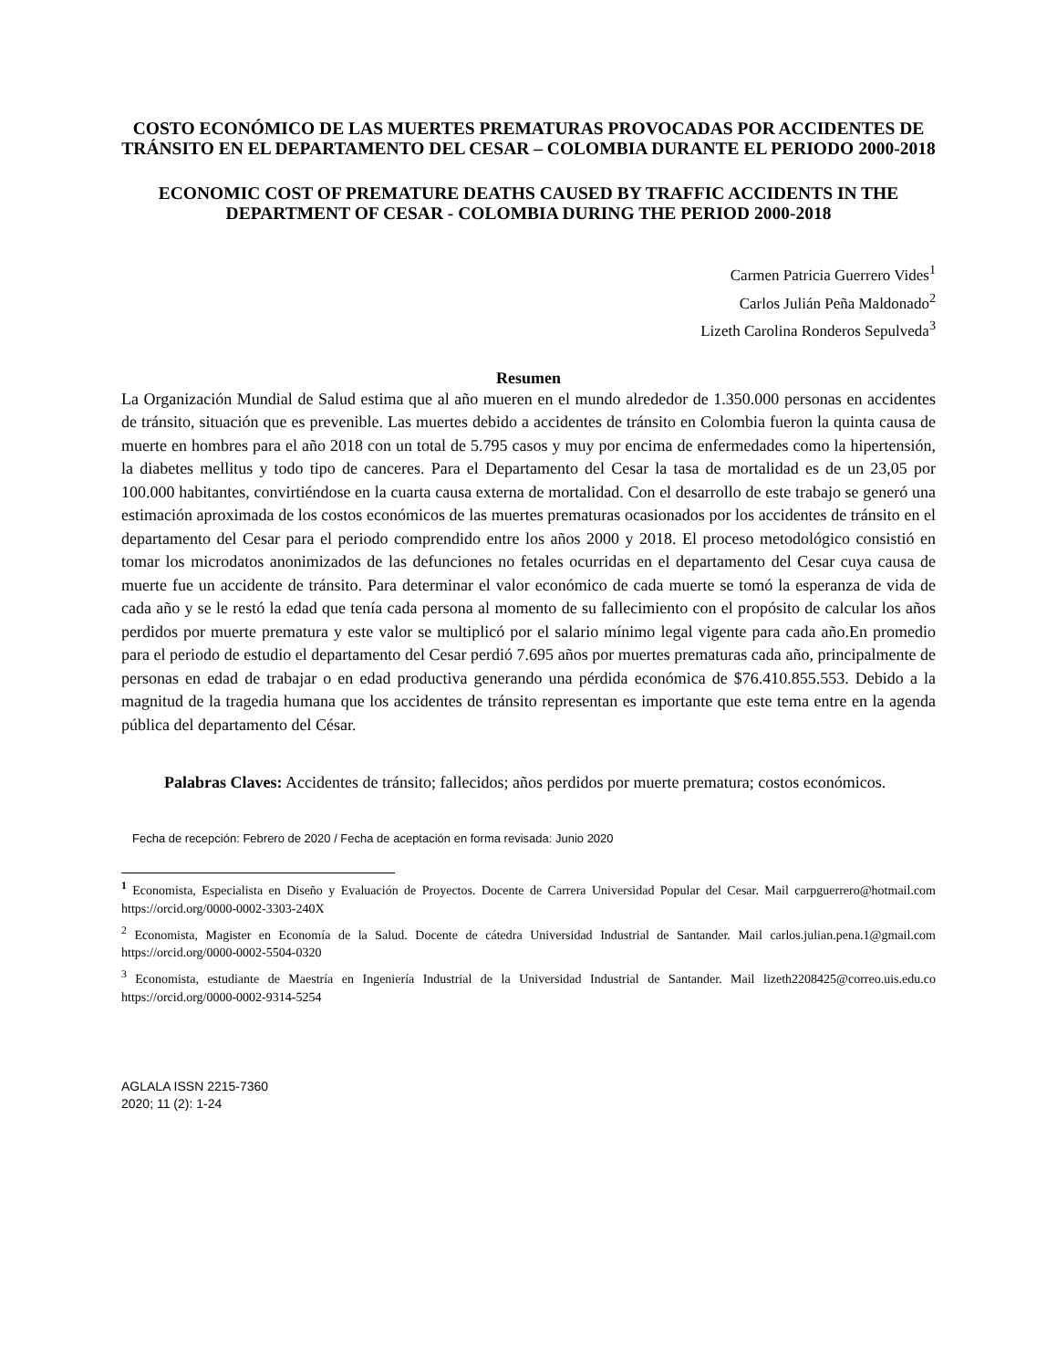COSTO ECONÓMICO DE LAS MUERTES PREMATURAS PROVOCADAS POR ACCIDENTES DE TRÁNSITO EN EL DEPARTAMENTO DEL CESAR – COLOMBIA DURANTE EL PERIODO 2000-2018
ECONOMIC COST OF PREMATURE DEATHS CAUSED BY TRAFFIC ACCIDENTS IN THE DEPARTMENT OF CESAR - COLOMBIA DURING THE PERIOD 2000-2018
Carmen Patricia Guerrero Vides<sup>1</sup>
Carlos Julián Peña Maldonado<sup>2</sup>
Lizeth Carolina Ronderos Sepulveda<sup>3</sup>
Resumen
La Organización Mundial de Salud estima que al año mueren en el mundo alrededor de 1.350.000 personas en accidentes de tránsito, situación que es prevenible. Las muertes debido a accidentes de tránsito en Colombia fueron la quinta causa de muerte en hombres para el año 2018 con un total de 5.795 casos y muy por encima de enfermedades como la hipertensión, la diabetes mellitus y todo tipo de canceres. Para el Departamento del Cesar la tasa de mortalidad es de un 23,05 por 100.000 habitantes, convirtiéndose en la cuarta causa externa de mortalidad. Con el desarrollo de este trabajo se generó una estimación aproximada de los costos económicos de las muertes prematuras ocasionados por los accidentes de tránsito en el departamento del Cesar para el periodo comprendido entre los años 2000 y 2018. El proceso metodológico consistió en tomar los microdatos anonimizados de las defunciones no fetales ocurridas en el departamento del Cesar cuya causa de muerte fue un accidente de tránsito. Para determinar el valor económico de cada muerte se tomó la esperanza de vida de cada año y se le restó la edad que tenía cada persona al momento de su fallecimiento con el propósito de calcular los años perdidos por muerte prematura y este valor se multiplicó por el salario mínimo legal vigente para cada año.En promedio para el periodo de estudio el departamento del Cesar perdió 7.695 años por muertes prematuras cada año, principalmente de personas en edad de trabajar o en edad productiva generando una pérdida económica de $76.410.855.553. Debido a la magnitud de la tragedia humana que los accidentes de tránsito representan es importante que este tema entre en la agenda pública del departamento del César.
Palabras Claves: Accidentes de tránsito; fallecidos; años perdidos por muerte prematura; costos económicos.
Fecha de recepción: Febrero de 2020 / Fecha de aceptación en forma revisada: Junio 2020
<sup>1</sup> Economista, Especialista en Diseño y Evaluación de Proyectos. Docente de Carrera Universidad Popular del Cesar. Mail carpguerrero@hotmail.com https://orcid.org/0000-0002-3303-240X
<sup>2</sup> Economista, Magister en Economía de la Salud. Docente de cátedra Universidad Industrial de Santander. Mail carlos.julian.pena.1@gmail.com https://orcid.org/0000-0002-5504-0320
<sup>3</sup> Economista, estudiante de Maestría en Ingeniería Industrial de la Universidad Industrial de Santander. Mail lizeth2208425@correo.uis.edu.co https://orcid.org/0000-0002-9314-5254
AGLALA ISSN 2215-7360
2020; 11 (2): 1-24